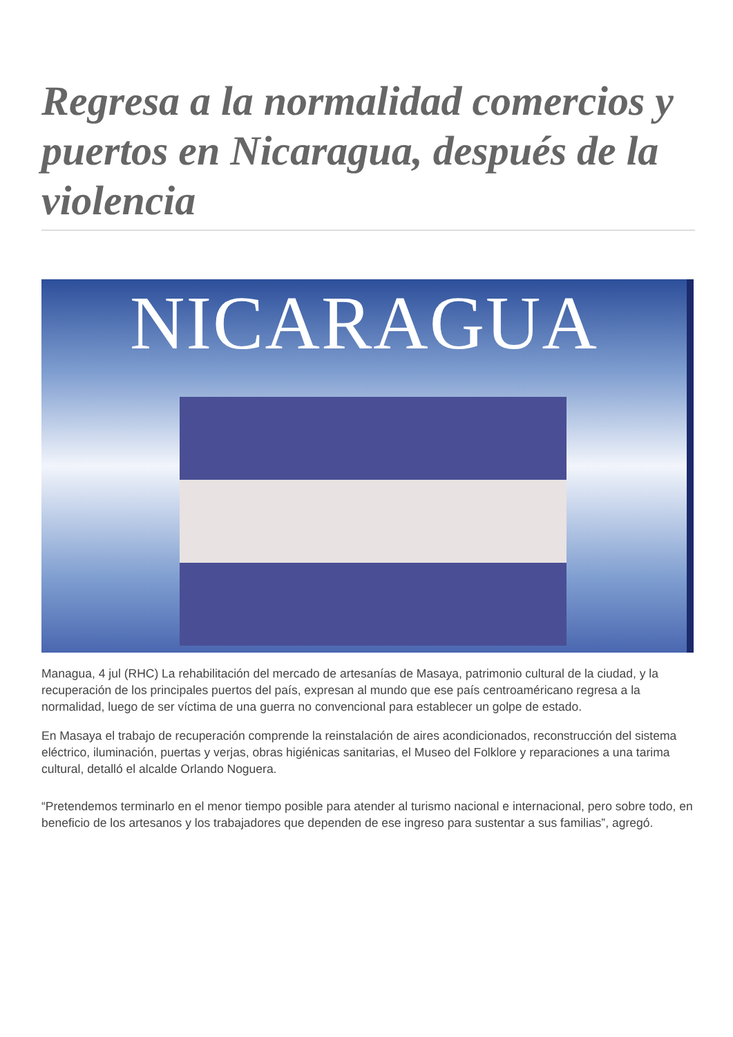Regresa a la normalidad comercios y puertos en Nicaragua, después de la violencia
NICARAGUA
Managua, 4 jul (RHC) La rehabilitación del mercado de artesanías de Masaya, patrimonio cultural de la ciudad, y la recuperación de los principales puertos del país, expresan al mundo que ese país centroaméricano regresa a la normalidad, luego de ser víctima de una guerra no convencional para establecer un golpe de estado.
En Masaya el trabajo de recuperación comprende la reinstalación de aires acondicionados, reconstrucción del sistema eléctrico, iluminación, puertas y verjas, obras higiénicas sanitarias, el Museo del Folklore y reparaciones a una tarima cultural, detalló el alcalde Orlando Noguera.
“Pretendemos terminarlo en el menor tiempo posible para atender al turismo nacional e internacional, pero sobre todo, en beneficio de los artesanos y los trabajadores que dependen de ese ingreso para sustentar a sus familias”, agregó.